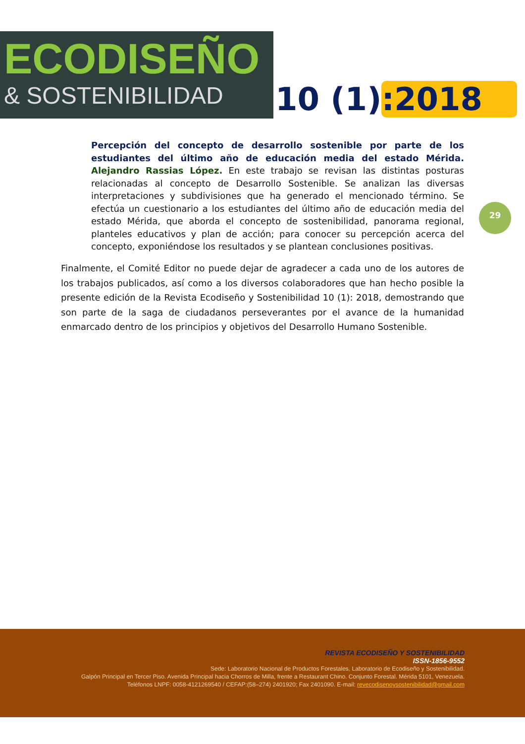ECODISEÑO
& SOSTENIBILIDAD
10 (1):2018
Percepción del concepto de desarrollo sostenible por parte de los estudiantes del último año de educación media del estado Mérida. Alejandro Rassias López. En este trabajo se revisan las distintas posturas relacionadas al concepto de Desarrollo Sostenible. Se analizan las diversas interpretaciones y subdivisiones que ha generado el mencionado término. Se efectúa un cuestionario a los estudiantes del último año de educación media del estado Mérida, que aborda el concepto de sostenibilidad, panorama regional, planteles educativos y plan de acción; para conocer su percepción acerca del concepto, exponiéndose los resultados y se plantean conclusiones positivas.
29
Finalmente, el Comité Editor no puede dejar de agradecer a cada uno de los autores de los trabajos publicados, así como a los diversos colaboradores que han hecho posible la presente edición de la Revista Ecodiseño y Sostenibilidad 10 (1): 2018, demostrando que son parte de la saga de ciudadanos perseverantes por el avance de la humanidad enmarcado dentro de los principios y objetivos del Desarrollo Humano Sostenible.
REVISTA ECODISEÑO Y SOSTENIBILIDAD
ISSN-1856-9552
Sede: Laboratorio Nacional de Productos Forestales, Laboratorio de Ecodiseño y Sostenibilidad.
Galpón Principal en Tercer Piso. Avenida Principal hacia Chorros de Milla, frente a Restaurant Chino. Conjunto Forestal. Mérida 5101, Venezuela.
Teléfonos LNPF: 0058-4121269540 / CEFAP:(58–274) 2401920; Fax 2401090. E-mail: revecodisenoysostenibilidad@gmail.com